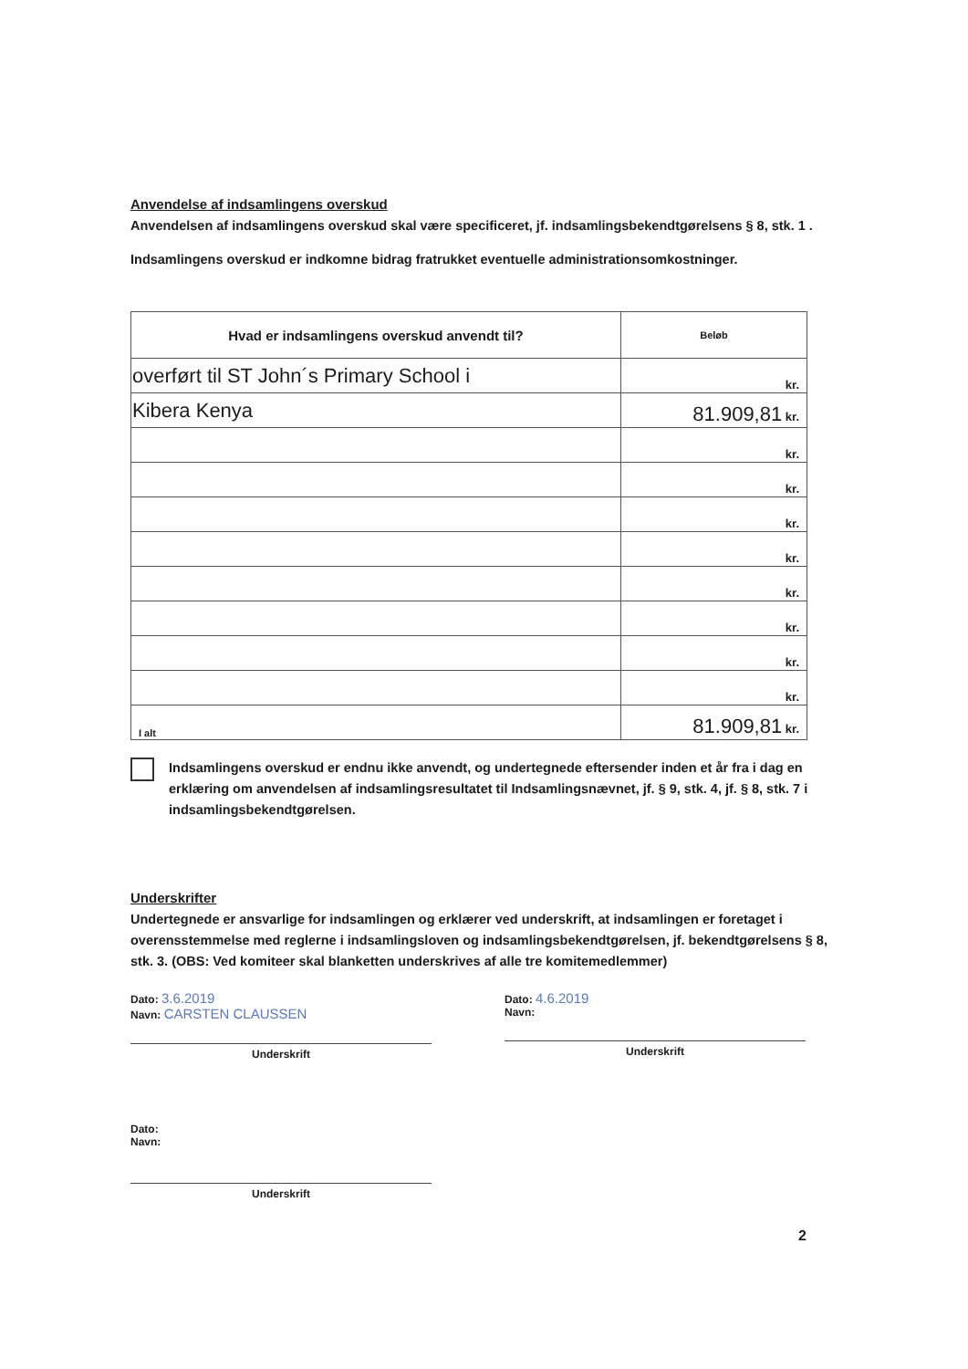Anvendelse af indsamlingens overskud
Anvendelsen af indsamlingens overskud skal være specificeret, jf. indsamlingsbekendtgørelsens § 8, stk. 1 .
Indsamlingens overskud er indkomne bidrag fratrukket eventuelle administrationsomkostninger.
| Hvad er indsamlingens overskud anvendt til? | Beløb |
| overført til ST John´s Primary School i | kr. |
| Kibera Kenya | 81.909,81 kr. |
| | kr. |
| | kr. |
| | kr. |
| | kr. |
| | kr. |
| | kr. |
| | kr. |
| | kr. |
| I alt | 81.909,81 kr. |
Indsamlingens overskud er endnu ikke anvendt, og undertegnede eftersender inden et år fra i dag en erklæring om anvendelsen af indsamlingsresultatet til Indsamlingsnævnet, jf. § 9, stk. 4, jf. § 8, stk. 7 i indsamlingsbekendtgørelsen.
Underskrifter
Undertegnede er ansvarlige for indsamlingen og erklærer ved underskrift, at indsamlingen er foretaget i overensstemmelse med reglerne i indsamlingsloven og indsamlingsbekendtgørelsen, jf. bekendtgørelsens § 8, stk. 3. (OBS: Ved komiteer skal blanketten underskrives af alle tre komitemedlemmer)
Dato: 3.6.2019
Navn: CARSTEN CLAUSSEN
Underskrift
Dato: 4.6.2019
Navn:
Underskrift
Dato:
Navn:
Underskrift
2